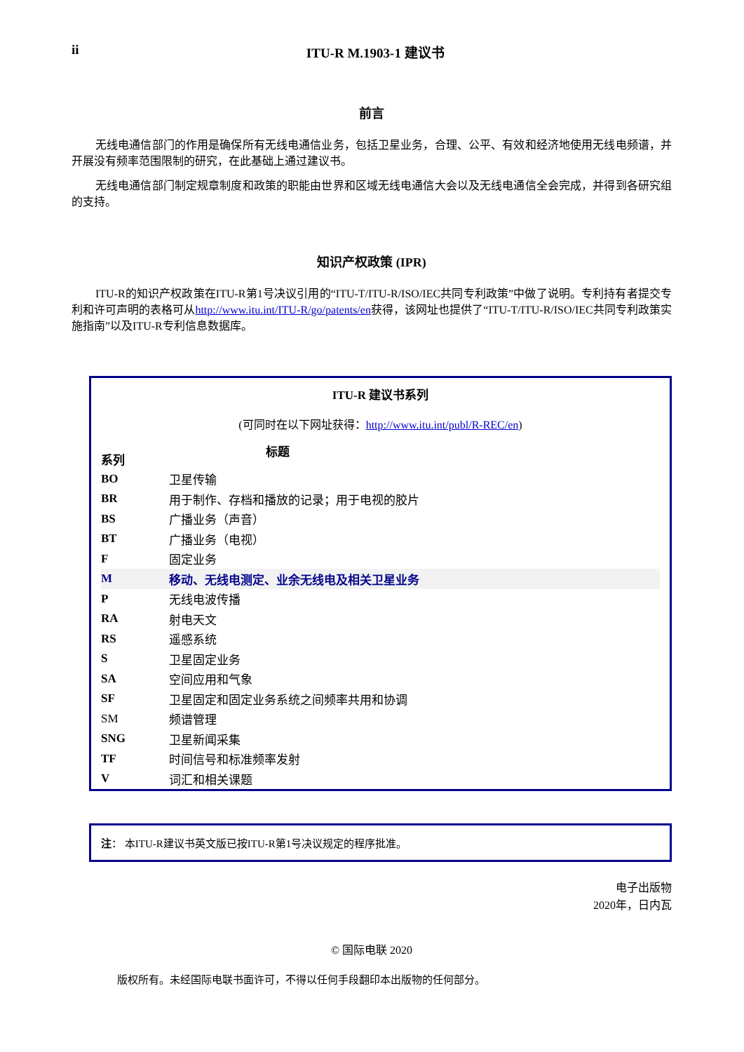ii ITU-R M.1903-1 建议书
前言
无线电通信部门的作用是确保所有无线电通信业务，包括卫星业务，合理、公平、有效和经济地使用无线电频谱，并开展没有频率范围限制的研究，在此基础上通过建议书。
无线电通信部门制定规章制度和政策的职能由世界和区域无线电通信大会以及无线电通信全会完成，并得到各研究组的支持。
知识产权政策 (IPR)
ITU-R的知识产权政策在ITU-R第1号决议引用的“ITU-T/ITU-R/ISO/IEC共同专利政策”中做了说明。专利持有者提交专利和许可声明的表格可从http://www.itu.int/ITU-R/go/patents/en获得，该网址也提供了“ITU-T/ITU-R/ISO/IEC共同专利政策实施指南”以及ITU-R专利信息数据库。
ITU-R 建议书系列
(可同时在以下网址获得：http://www.itu.int/publ/R-REC/en)
| 系列 | 标题 |
| --- | --- |
| BO | 卫星传输 |
| BR | 用于制作、存档和播放的记录；用于电视的胶片 |
| BS | 广播业务（声音） |
| BT | 广播业务（电视） |
| F | 固定业务 |
| M | 移动、无线电测定、业余无线电及相关卫星业务 |
| P | 无线电波传播 |
| RA | 射电天文 |
| RS | 遥感系统 |
| S | 卫星固定业务 |
| SA | 空间应用和气象 |
| SF | 卫星固定和固定业务系统之间频率共用和协调 |
| SM | 频谱管理 |
| SNG | 卫星新闻采集 |
| TF | 时间信号和标准频率发射 |
| V | 词汇和相关课题 |
注： 本ITU-R建议书英文版已按ITU-R第1号决议规定的程序批准。
电子出版物
2020年，日内瓦
© 国际电联 2020
版权所有。未经国际电联书面许可，不得以任何手段翻印本出版物的任何部分。